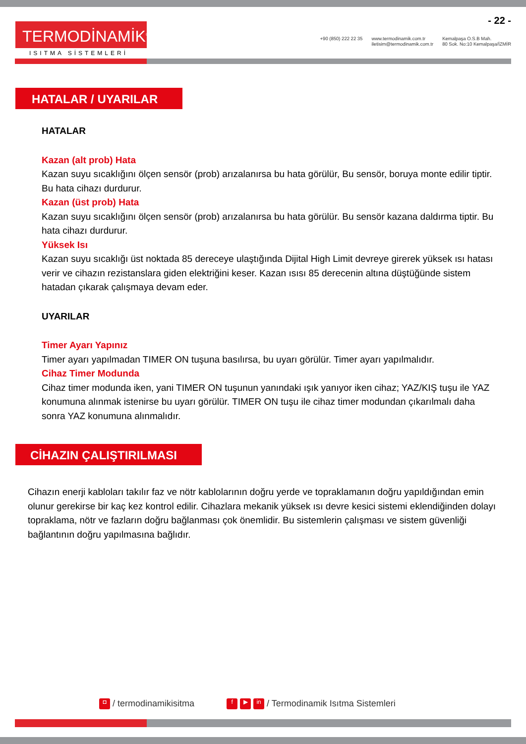- 22 -
TERMODİNAMİK<sup>®</sup>
ISITMA SİSTEMLERİ
+90 (850) 222 22 35 www.termodinamik.com.tr
iletisim@termodinamik.com.tr
Kemalpaşa O.S.B Mah.
80 Sok. No:10 Kemalpaşa/İZMİR
HATALAR / UYARILAR
HATALAR
Kazan (alt prob) Hata
Kazan suyu sıcaklığını ölçen sensör (prob) arızalanırsa bu hata görülür, Bu sensör, boruya monte edilir tiptir. Bu hata cihazı durdurur.
Kazan (üst prob) Hata
Kazan suyu sıcaklığını ölçen sensör (prob) arızalanırsa bu hata görülür. Bu sensör kazana daldırma tiptir. Bu hata cihazı durdurur.
Yüksek Isı
Kazan suyu sıcaklığı üst noktada 85 dereceye ulaştığında Dijital High Limit devreye girerek yüksek ısı hatası verir ve cihazın rezistanslara giden elektriğini keser. Kazan ısısı 85 derecenin altına düştüğünde sistem hatadan çıkarak çalışmaya devam eder.
UYARILAR
Timer Ayarı Yapınız
Timer ayarı yapılmadan TIMER ON tuşuna basılırsa, bu uyarı görülür. Timer ayarı yapılmalıdır.
Cihaz Timer Modunda
Cihaz timer modunda iken, yani TIMER ON tuşunun yanındaki ışık yanıyor iken cihaz; YAZ/KIŞ tuşu ile YAZ konumuna alınmak istenirse bu uyarı görülür. TIMER ON tuşu ile cihaz timer modundan çıkarılmalı daha sonra YAZ konumuna alınmalıdır.
CİHAZIN ÇALIŞTIRILMASI
Cihazın enerji kabloları takılır faz ve nötr kablolarının doğru yerde ve topraklamanın doğru yapıldığından emin olunur gerekirse bir kaç kez kontrol edilir. Cihazlara mekanik yüksek ısı devre kesici sistemi eklendiğinden dolayı topraklama, nötr ve fazların doğru bağlanması çok önemlidir. Bu sistemlerin çalışması ve sistem güvenliği bağlantının doğru yapılmasına bağlıdır.
◘ / termodinamikisitma f ▶ in / Termodinamik Isıtma Sistemleri